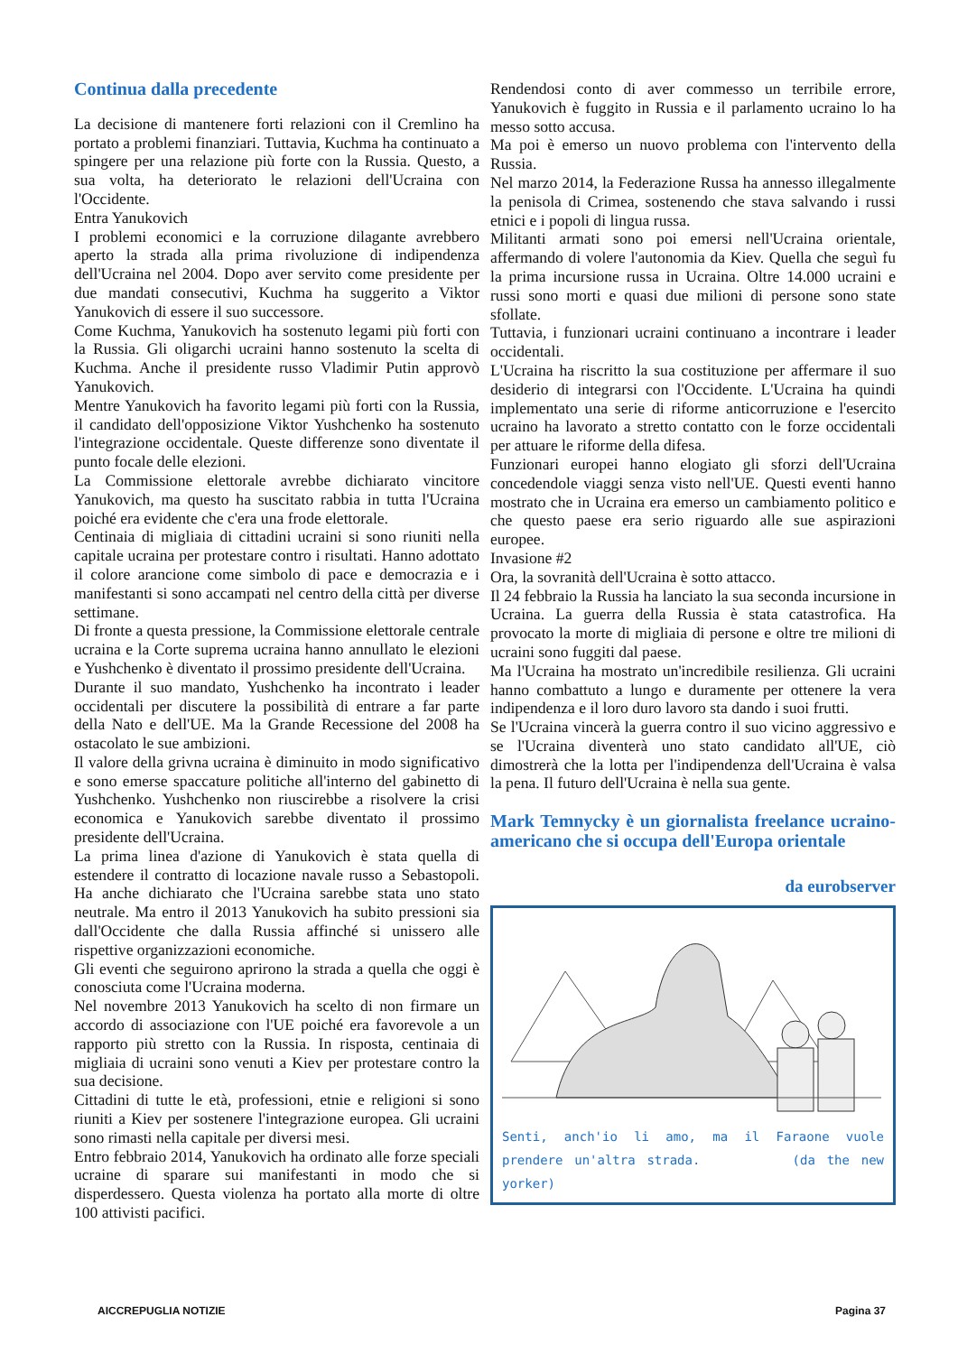Continua dalla precedente
La decisione di mantenere forti relazioni con il Cremlino ha portato a problemi finanziari. Tuttavia, Kuchma ha continuato a spingere per una relazione più forte con la Russia. Questo, a sua volta, ha deteriorato le relazioni dell'Ucraina con l'Occidente.
Entra Yanukovich
I problemi economici e la corruzione dilagante avrebbero aperto la strada alla prima rivoluzione di indipendenza dell'Ucraina nel 2004. Dopo aver servito come presidente per due mandati consecutivi, Kuchma ha suggerito a Viktor Yanukovich di essere il suo successore.
Come Kuchma, Yanukovich ha sostenuto legami più forti con la Russia. Gli oligarchi ucraini hanno sostenuto la scelta di Kuchma. Anche il presidente russo Vladimir Putin approvò Yanukovich.
Mentre Yanukovich ha favorito legami più forti con la Russia, il candidato dell'opposizione Viktor Yushchenko ha sostenuto l'integrazione occidentale. Queste differenze sono diventate il punto focale delle elezioni.
La Commissione elettorale avrebbe dichiarato vincitore Yanukovich, ma questo ha suscitato rabbia in tutta l'Ucraina poiché era evidente che c'era una frode elettorale.
Centinaia di migliaia di cittadini ucraini si sono riuniti nella capitale ucraina per protestare contro i risultati. Hanno adottato il colore arancione come simbolo di pace e democrazia e i manifestanti si sono accampati nel centro della città per diverse settimane.
Di fronte a questa pressione, la Commissione elettorale centrale ucraina e la Corte suprema ucraina hanno annullato le elezioni e Yushchenko è diventato il prossimo presidente dell'Ucraina.
Durante il suo mandato, Yushchenko ha incontrato i leader occidentali per discutere la possibilità di entrare a far parte della Nato e dell'UE. Ma la Grande Recessione del 2008 ha ostacolato le sue ambizioni.
Il valore della grivna ucraina è diminuito in modo significativo e sono emerse spaccature politiche all'interno del gabinetto di Yushchenko. Yushchenko non riuscirebbe a risolvere la crisi economica e Yanukovich sarebbe diventato il prossimo presidente dell'Ucraina.
La prima linea d'azione di Yanukovich è stata quella di estendere il contratto di locazione navale russo a Sebastopoli. Ha anche dichiarato che l'Ucraina sarebbe stata uno stato neutrale. Ma entro il 2013 Yanukovich ha subito pressioni sia dall'Occidente che dalla Russia affinché si unissero alle rispettive organizzazioni economiche.
Gli eventi che seguirono aprirono la strada a quella che oggi è conosciuta come l'Ucraina moderna.
Nel novembre 2013 Yanukovich ha scelto di non firmare un accordo di associazione con l'UE poiché era favorevole a un rapporto più stretto con la Russia. In risposta, centinaia di migliaia di ucraini sono venuti a Kiev per protestare contro la sua decisione.
Cittadini di tutte le età, professioni, etnie e religioni si sono riuniti a Kiev per sostenere l'integrazione europea. Gli ucraini sono rimasti nella capitale per diversi mesi.
Entro febbraio 2014, Yanukovich ha ordinato alle forze speciali ucraine di sparare sui manifestanti in modo che si disperdessero. Questa violenza ha portato alla morte di oltre 100 attivisti pacifici.
Rendendosi conto di aver commesso un terribile errore, Yanukovich è fuggito in Russia e il parlamento ucraino lo ha messo sotto accusa.
Ma poi è emerso un nuovo problema con l'intervento della Russia.
Nel marzo 2014, la Federazione Russa ha annesso illegalmente la penisola di Crimea, sostenendo che stava salvando i russi etnici e i popoli di lingua russa.
Militanti armati sono poi emersi nell'Ucraina orientale, affermando di volere l'autonomia da Kiev. Quella che seguì fu la prima incursione russa in Ucraina. Oltre 14.000 ucraini e russi sono morti e quasi due milioni di persone sono state sfollate.
Tuttavia, i funzionari ucraini continuano a incontrare i leader occidentali.
L'Ucraina ha riscritto la sua costituzione per affermare il suo desiderio di integrarsi con l'Occidente. L'Ucraina ha quindi implementato una serie di riforme anticorruzione e l'esercito ucraino ha lavorato a stretto contatto con le forze occidentali per attuare le riforme della difesa.
Funzionari europei hanno elogiato gli sforzi dell'Ucraina concedendole viaggi senza visto nell'UE. Questi eventi hanno mostrato che in Ucraina era emerso un cambiamento politico e che questo paese era serio riguardo alle sue aspirazioni europee.
Invasione #2
Ora, la sovranità dell'Ucraina è sotto attacco.
Il 24 febbraio la Russia ha lanciato la sua seconda incursione in Ucraina. La guerra della Russia è stata catastrofica. Ha provocato la morte di migliaia di persone e oltre tre milioni di ucraini sono fuggiti dal paese.
Ma l'Ucraina ha mostrato un'incredibile resilienza. Gli ucraini hanno combattuto a lungo e duramente per ottenere la vera indipendenza e il loro duro lavoro sta dando i suoi frutti.
Se l'Ucraina vincerà la guerra contro il suo vicino aggressivo e se l'Ucraina diventerà uno stato candidato all'UE, ciò dimostrerà che la lotta per l'indipendenza dell'Ucraina è valsa la pena. Il futuro dell'Ucraina è nella sua gente.
Mark Temnycky è un giornalista freelance ucraino-americano che si occupa dell'Europa orientale
da eurobserver
Senti, anch'io li amo, ma il Faraone vuole prendere un'altra strada. (da the new yorker)
AICCREPUGLIA NOTIZIE Pagina 37